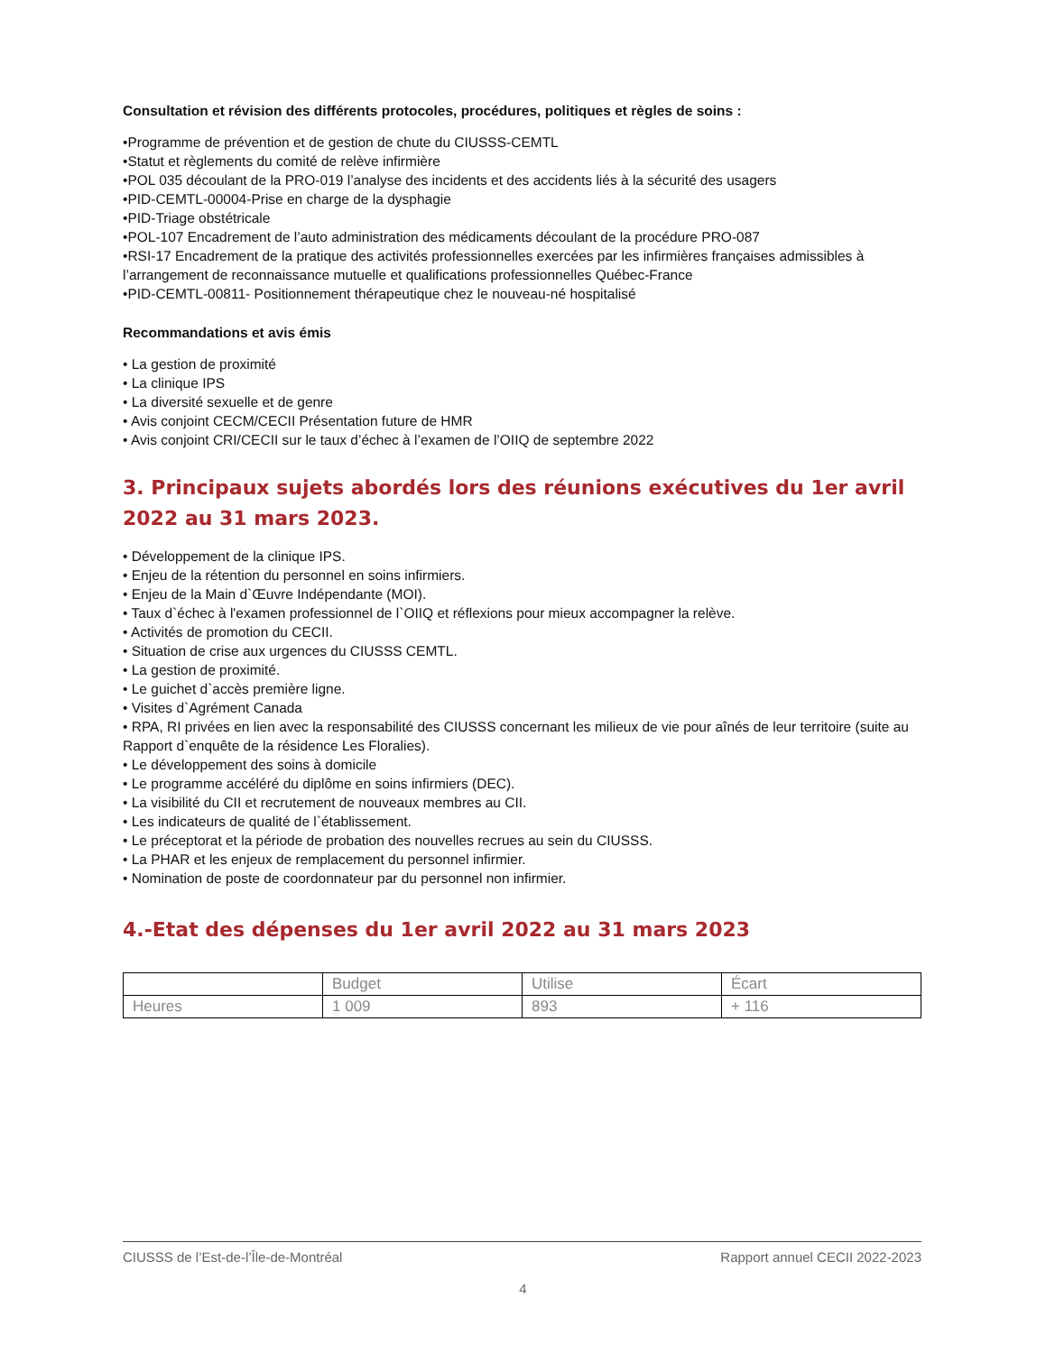Consultation et révision des différents protocoles, procédures, politiques et règles de soins :
•Programme de prévention et de gestion de chute du CIUSSS-CEMTL
•Statut et règlements du comité de relève infirmière
•POL 035 découlant de la PRO-019 l’analyse des incidents et des accidents liés à la sécurité des usagers
•PID-CEMTL-00004-Prise en charge de la dysphagie
•PID-Triage obstétricale
•POL-107 Encadrement de l’auto administration des médicaments découlant de la procédure PRO-087
•RSI-17 Encadrement de la pratique des activités professionnelles exercées par les infirmières françaises admissibles à l’arrangement de reconnaissance mutuelle et qualifications professionnelles Québec-France
•PID-CEMTL-00811- Positionnement thérapeutique chez le nouveau-né hospitalisé
Recommandations et avis émis
• La gestion de proximité
• La clinique IPS
• La diversité sexuelle et de genre
• Avis conjoint CECM/CECII Présentation future de HMR
• Avis conjoint CRI/CECII sur le taux d’échec à l’examen de l’OIIQ de septembre 2022
3. Principaux sujets abordés lors des réunions exécutives du 1er avril 2022 au 31 mars 2023.
• Développement de la clinique IPS.
• Enjeu de la rétention du personnel en soins infirmiers.
• Enjeu de la Main d`Œuvre Indépendante (MOI).
• Taux d`échec à l'examen professionnel de l`OIIQ et réflexions pour mieux accompagner la relève.
• Activités de promotion du CECII.
• Situation de crise aux urgences du CIUSSS CEMTL.
• La gestion de proximité.
• Le guichet d`accès première ligne.
• Visites d`Agrément Canada
• RPA, RI privées en lien avec la responsabilité des CIUSSS concernant les milieux de vie pour aînés de leur territoire (suite au Rapport d`enquête de la résidence Les Floralies).
• Le développement des soins à domicile
• Le programme accéléré du diplôme en soins infirmiers (DEC).
• La visibilité du CII et recrutement de nouveaux membres au CII.
• Les indicateurs de qualité de l`établissement.
• Le préceptorat et la période de probation des nouvelles recrues au sein du CIUSSS.
• La PHAR et les enjeux de remplacement du personnel infirmier.
• Nomination de poste de coordonnateur par du personnel non infirmier.
4.-Etat des dépenses du 1er avril 2022 au 31 mars 2023
| | Budget | Utilise | Écart |
| Heures | 1 009 | 893 | + 116 |
CIUSSS de l’Est-de-l’Île-de-Montréal Rapport annuel CECII 2022-2023
4